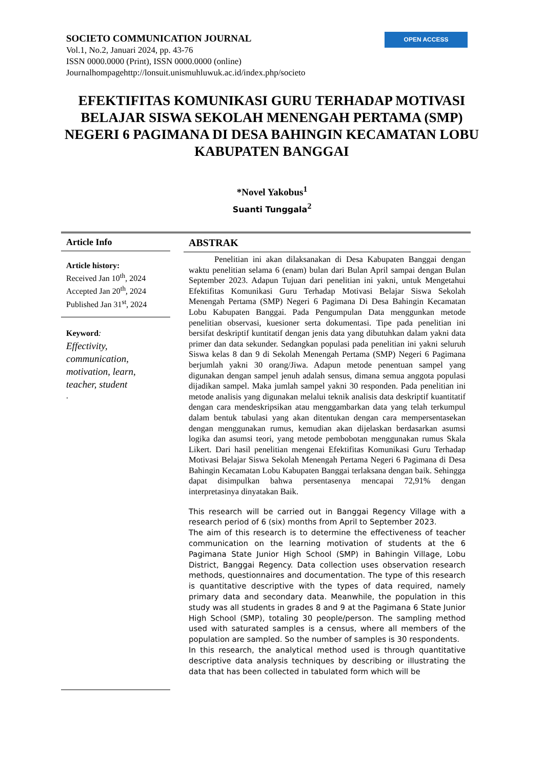SOCIETO COMMUNICATION JOURNAL
Vol.1, No.2, Januari 2024, pp. 43-76
ISSN 0000.0000 (Print), ISSN 0000.0000 (online)
Journalhompagehttp://lonsuit.unismuhluwuk.ac.id/index.php/societo
OPEN ACCESS
EFEKTIFITAS KOMUNIKASI GURU TERHADAP MOTIVASI BELAJAR SISWA SEKOLAH MENENGAH PERTAMA (SMP) NEGERI 6 PAGIMANA DI DESA BAHINGIN KECAMATAN LOBU KABUPATEN BANGGAI
*Novel Yakobus<sup>1</sup>
Suanti Tunggala<sup>2</sup>
Article Info
Article history:
Received Jan 10<sup>th</sup>, 2024
Accepted Jan 20<sup>th</sup>, 2024
Published Jan 31<sup>st</sup>, 2024
Keyword:
Effectivity, communication, motivation, learn, teacher, student.
ABSTRAK
Penelitian ini akan dilaksanakan di Desa Kabupaten Banggai dengan waktu penelitian selama 6 (enam) bulan dari Bulan April sampai dengan Bulan September 2023. Adapun Tujuan dari penelitian ini yakni, untuk Mengetahui Efektifitas Komunikasi Guru Terhadap Motivasi Belajar Siswa Sekolah Menengah Pertama (SMP) Negeri 6 Pagimana Di Desa Bahingin Kecamatan Lobu Kabupaten Banggai. Pada Pengumpulan Data menggunkan metode penelitian observasi, kuesioner serta dokumentasi. Tipe pada penelitian ini bersifat deskriptif kuntitatif dengan jenis data yang dibutuhkan dalam yakni data primer dan data sekunder. Sedangkan populasi pada penelitian ini yakni seluruh Siswa kelas 8 dan 9 di Sekolah Menengah Pertama (SMP) Negeri 6 Pagimana berjumlah yakni 30 orang/Jiwa. Adapun metode penentuan sampel yang digunakan dengan sampel jenuh adalah sensus, dimana semua anggota populasi dijadikan sampel. Maka jumlah sampel yakni 30 responden. Pada penelitian ini metode analisis yang digunakan melalui teknik analisis data deskriptif kuantitatif dengan cara mendeskripsikan atau menggambarkan data yang telah terkumpul dalam bentuk tabulasi yang akan ditentukan dengan cara mempersentasekan dengan menggunakan rumus, kemudian akan dijelaskan berdasarkan asumsi logika dan asumsi teori, yang metode pembobotan menggunakan rumus Skala Likert. Dari hasil penelitian mengenai Efektifitas Komunikasi Guru Terhadap Motivasi Belajar Siswa Sekolah Menengah Pertama Negeri 6 Pagimana di Desa Bahingin Kecamatan Lobu Kabupaten Banggai terlaksana dengan baik. Sehingga dapat disimpulkan bahwa persentasenya mencapai 72,91% dengan interpretasinya dinyatakan Baik.
This research will be carried out in Banggai Regency Village with a research period of 6 (six) months from April to September 2023.
The aim of this research is to determine the effectiveness of teacher communication on the learning motivation of students at the 6 Pagimana State Junior High School (SMP) in Bahingin Village, Lobu District, Banggai Regency. Data collection uses observation research methods, questionnaires and documentation. The type of this research is quantitative descriptive with the types of data required, namely primary data and secondary data. Meanwhile, the population in this study was all students in grades 8 and 9 at the Pagimana 6 State Junior High School (SMP), totaling 30 people/person. The sampling method used with saturated samples is a census, where all members of the population are sampled. So the number of samples is 30 respondents.
In this research, the analytical method used is through quantitative descriptive data analysis techniques by describing or illustrating the data that has been collected in tabulated form which will be